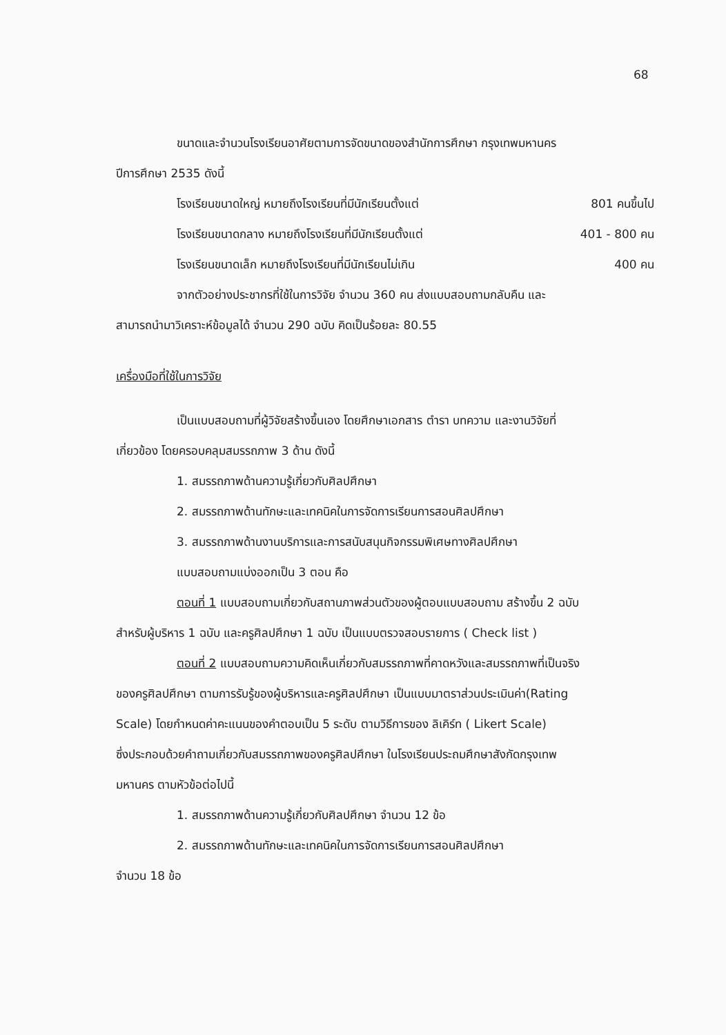68
ขนาดและจำนวนโรงเรียนอาศัยตามการจัดขนาดของสำนักการศึกษา กรุงเทพมหานคร
ปีการศึกษา 2535 ดังนี้
โรงเรียนขนาดใหญ่ หมายถึงโรงเรียนที่มีนักเรียนตั้งแต่ 801 คนขึ้นไป
โรงเรียนขนาดกลาง หมายถึงโรงเรียนที่มีนักเรียนตั้งแต่ 401 - 800 คน
โรงเรียนขนาดเล็ก หมายถึงโรงเรียนที่มีนักเรียนไม่เกิน 400 คน
จากตัวอย่างประชากรที่ใช้ในการวิจัย จำนวน 360 คน ส่งแบบสอบถามกลับคืน และ
สามารถนำมาวิเคราะห์ข้อมูลได้ จำนวน 290 ฉบับ คิดเป็นร้อยละ 80.55
เครื่องมือที่ใช้ในการวิจัย
เป็นแบบสอบถามที่ผู้วิจัยสร้างขึ้นเอง โดยศึกษาเอกสาร ตำรา บทความ และงานวิจัยที่
เกี่ยวข้อง โดยครอบคลุมสมรรถภาพ 3 ด้าน ดังนี้
1. สมรรถภาพด้านความรู้เกี่ยวกับศิลปศึกษา
2. สมรรถภาพด้านทักษะและเทคนิคในการจัดการเรียนการสอนศิลปศึกษา
3. สมรรถภาพด้านงานบริการและการสนับสนุนกิจกรรมพิเศษทางศิลปศึกษา
แบบสอบถามแบ่งออกเป็น 3 ตอน คือ
ตอนที่ 1 แบบสอบถามเกี่ยวกับสถานภาพส่วนตัวของผู้ตอบแบบสอบถาม สร้างขึ้น 2 ฉบับ
สำหรับผู้บริหาร 1 ฉบับ และครูศิลปศึกษา 1 ฉบับ เป็นแบบตรวจสอบรายการ ( Check list )
ตอนที่ 2 แบบสอบถามความคิดเห็นเกี่ยวกับสมรรถภาพที่คาดหวังและสมรรถภาพที่เป็นจริง
ของครูศิลปศึกษา ตามการรับรู้ของผู้บริหารและครูศิลปศึกษา เป็นแบบมาตราส่วนประเมินค่า(Rating
Scale) โดยกำหนดค่าคะแนนของคำตอบเป็น 5 ระดับ ตามวิธีการของ ลิเคิร์ท ( Likert Scale)
ซึ่งประกอบด้วยคำถามเกี่ยวกับสมรรถภาพของครูศิลปศึกษา ในโรงเรียนประถมศึกษาสังกัดกรุงเทพ
มหานคร ตามหัวข้อต่อไปนี้
1. สมรรถภาพด้านความรู้เกี่ยวกับศิลปศึกษา จำนวน 12 ข้อ
2. สมรรถภาพด้านทักษะและเทคนิคในการจัดการเรียนการสอนศิลปศึกษา
จำนวน 18 ข้อ